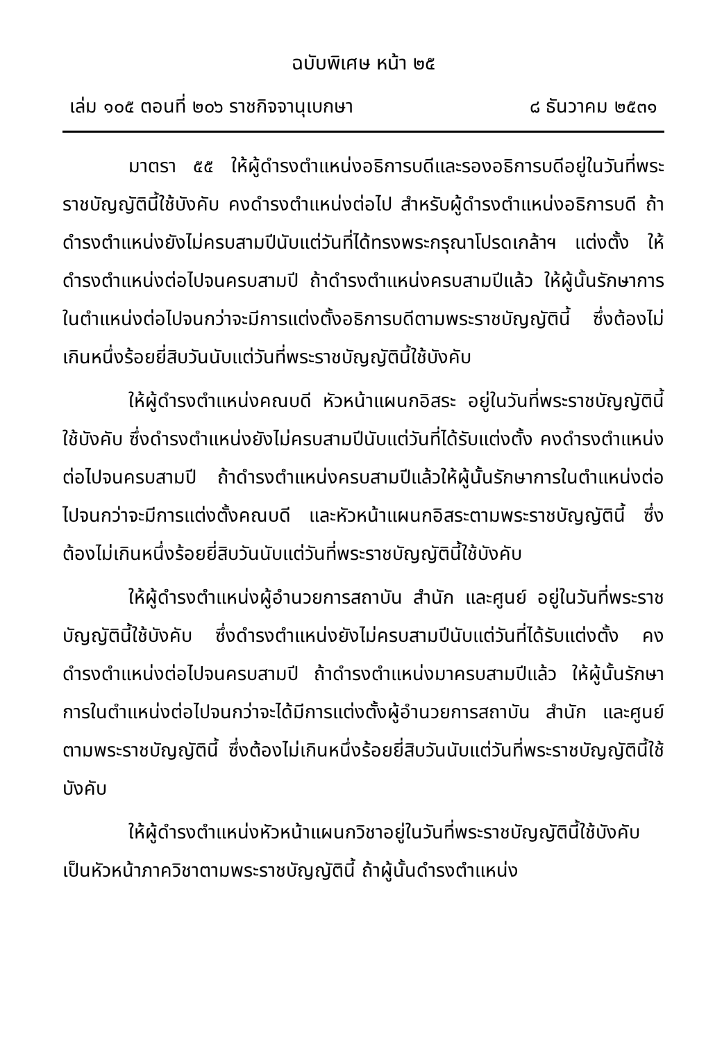ฉบับพิเศษ หน้า ๒๕
เล่ม ๑๐๕ ตอนที่ ๒๐๖ ราชกิจจานุเบกษา ๘ ธันวาคม ๒๕๓๑
มาตรา ๕๕ ให้ผู้ดำรงตำแหน่งอธิการบดีและรองอธิการบดีอยู่ในวันที่พระราชบัญญัตินี้ใช้บังคับ คงดำรงตำแหน่งต่อไป สำหรับผู้ดำรงตำแหน่งอธิการบดี ถ้าดำรงตำแหน่งยังไม่ครบสามปีนับแต่วันที่ได้ทรงพระกรุณาโปรดเกล้าฯ แต่งตั้ง ให้ดำรงตำแหน่งต่อไปจนครบสามปี ถ้าดำรงตำแหน่งครบสามปีแล้ว ให้ผู้นั้นรักษาการในตำแหน่งต่อไปจนกว่าจะมีการแต่งตั้งอธิการบดีตามพระราชบัญญัตินี้ ซึ่งต้องไม่เกินหนึ่งร้อยยี่สิบวันนับแต่วันที่พระราชบัญญัตินี้ใช้บังคับ
ให้ผู้ดำรงตำแหน่งคณบดี หัวหน้าแผนกอิสระ อยู่ในวันที่พระราชบัญญัตินี้ใช้บังคับ ซึ่งดำรงตำแหน่งยังไม่ครบสามปีนับแต่วันที่ได้รับแต่งตั้ง คงดำรงตำแหน่งต่อไปจนครบสามปี ถ้าดำรงตำแหน่งครบสามปีแล้วให้ผู้นั้นรักษาการในตำแหน่งต่อไปจนกว่าจะมีการแต่งตั้งคณบดี และหัวหน้าแผนกอิสระตามพระราชบัญญัตินี้ ซึ่งต้องไม่เกินหนึ่งร้อยยี่สิบวันนับแต่วันที่พระราชบัญญัตินี้ใช้บังคับ
ให้ผู้ดำรงตำแหน่งผู้อำนวยการสถาบัน สำนัก และศูนย์ อยู่ในวันที่พระราชบัญญัตินี้ใช้บังคับ ซึ่งดำรงตำแหน่งยังไม่ครบสามปีนับแต่วันที่ได้รับแต่งตั้ง คงดำรงตำแหน่งต่อไปจนครบสามปี ถ้าดำรงตำแหน่งมาครบสามปีแล้ว ให้ผู้นั้นรักษาการในตำแหน่งต่อไปจนกว่าจะได้มีการแต่งตั้งผู้อำนวยการสถาบัน สำนัก และศูนย์ ตามพระราชบัญญัตินี้ ซึ่งต้องไม่เกินหนึ่งร้อยยี่สิบวันนับแต่วันที่พระราชบัญญัตินี้ใช้บังคับ
ให้ผู้ดำรงตำแหน่งหัวหน้าแผนกวิชาอยู่ในวันที่พระราชบัญญัตินี้ใช้บังคับ เป็นหัวหน้าภาควิชาตามพระราชบัญญัตินี้ ถ้าผู้นั้นดำรงตำแหน่ง